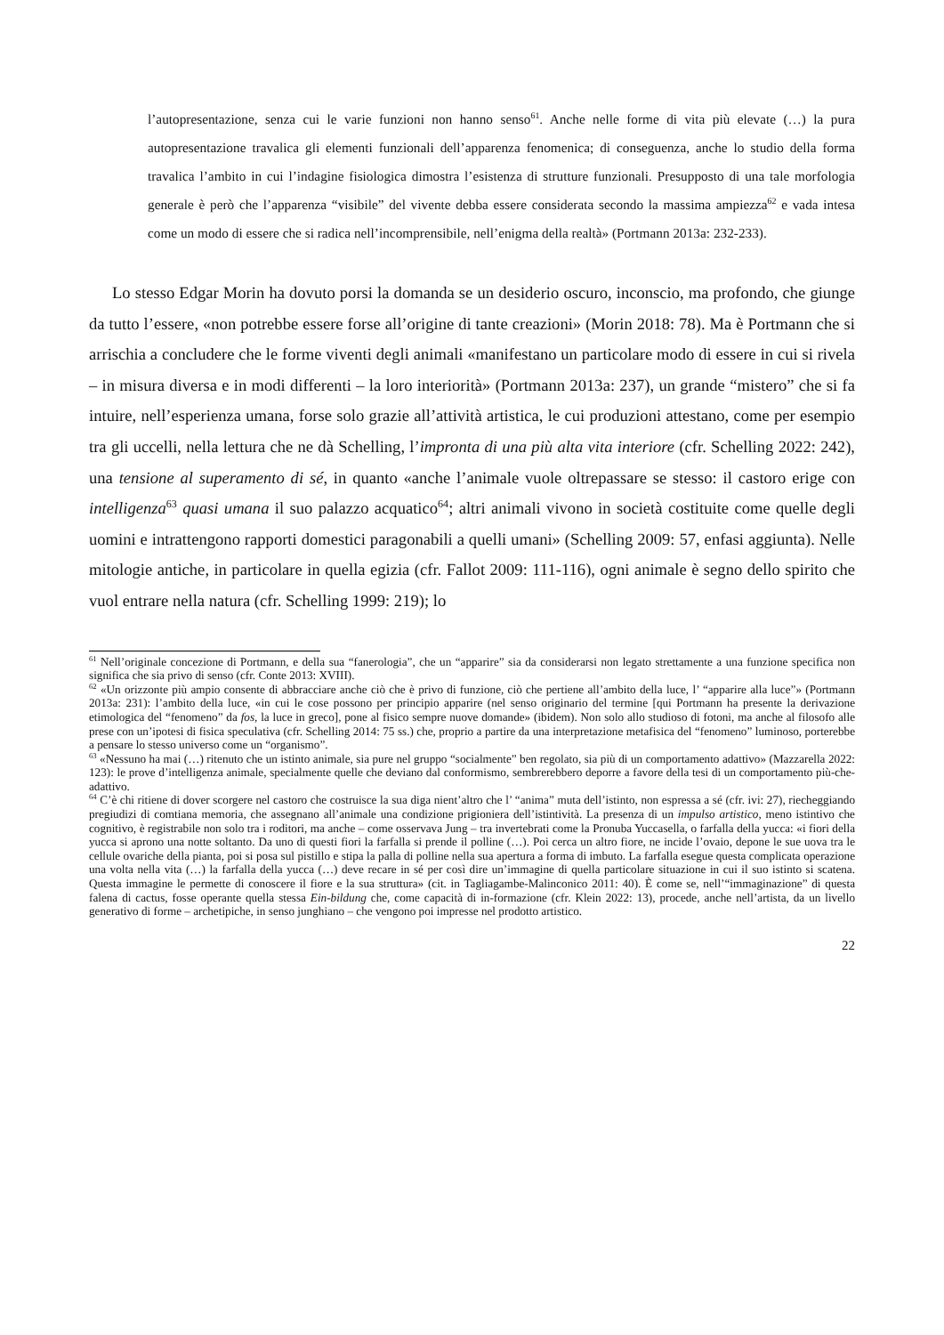l’autopresentazione, senza cui le varie funzioni non hanno senso<sup>61</sup>. Anche nelle forme di vita più elevate (…) la pura autopresentazione travalica gli elementi funzionali dell’apparenza fenomenica; di conseguenza, anche lo studio della forma travalica l’ambito in cui l’indagine fisiologica dimostra l’esistenza di strutture funzionali. Presupposto di una tale morfologia generale è però che l’apparenza “visibile” del vivente debba essere considerata secondo la massima ampiezza<sup>62</sup> e vada intesa come un modo di essere che si radica nell’incomprensibile, nell’enigma della realtà» (Portmann 2013a: 232-233).
Lo stesso Edgar Morin ha dovuto porsi la domanda se un desiderio oscuro, inconscio, ma profondo, che giunge da tutto l’essere, «non potrebbe essere forse all’origine di tante creazioni» (Morin 2018: 78). Ma è Portmann che si arrischia a concludere che le forme viventi degli animali «manifestano un particolare modo di essere in cui si rivela – in misura diversa e in modi differenti – la loro interiorità» (Portmann 2013a: 237), un grande “mistero” che si fa intuire, nell’esperienza umana, forse solo grazie all’attività artistica, le cui produzioni attestano, come per esempio tra gli uccelli, nella lettura che ne dà Schelling, l’impronta di una più alta vita interiore (cfr. Schelling 2022: 242), una tensione al superamento di sé, in quanto «anche l’animale vuole oltrepassare se stesso: il castoro erige con intelligenza<sup>63</sup> quasi umana il suo palazzo acquatico<sup>64</sup>; altri animali vivono in società costituite come quelle degli uomini e intrattengono rapporti domestici paragonabili a quelli umani» (Schelling 2009: 57, enfasi aggiunta). Nelle mitologie antiche, in particolare in quella egizia (cfr. Fallot 2009: 111-116), ogni animale è segno dello spirito che vuol entrare nella natura (cfr. Schelling 1999: 219); lo
<sup>61</sup> Nell’originale concezione di Portmann, e della sua “fanerologia”, che un “apparire” sia da considerarsi non legato strettamente a una funzione specifica non significa che sia privo di senso (cfr. Conte 2013: XVIII).
<sup>62</sup> «Un orizzonte più ampio consente di abbracciare anche ciò che è privo di funzione, ciò che pertiene all’ambito della luce, l’ “apparire alla luce”» (Portmann 2013a: 231): l’ambito della luce, «in cui le cose possono per principio apparire (nel senso originario del termine [qui Portmann ha presente la derivazione etimologica del “fenomeno” da fos, la luce in greco], pone al fisico sempre nuove domande» (ibidem). Non solo allo studioso di fotoni, ma anche al filosofo alle prese con un’ipotesi di fisica speculativa (cfr. Schelling 2014: 75 ss.) che, proprio a partire da una interpretazione metafisica del “fenomeno” luminoso, porterebbe a pensare lo stesso universo come un “organismo”.
<sup>63</sup> «Nessuno ha mai (…) ritenuto che un istinto animale, sia pure nel gruppo “socialmente” ben regolato, sia più di un comportamento adattivo» (Mazzarella 2022: 123): le prove d’intelligenza animale, specialmente quelle che deviano dal conformismo, sembrerebbero deporre a favore della tesi di un comportamento più-che-adattivo.
<sup>64</sup> C’è chi ritiene di dover scorgere nel castoro che costruisce la sua diga nient’altro che l’ “anima” muta dell’istinto, non espressa a sé (cfr. ivi: 27), riecheggiando pregiudizi di comtiana memoria, che assegnano all’animale una condizione prigioniera dell’istintività. La presenza di un impulso artistico, meno istintivo che cognitivo, è registrabile non solo tra i roditori, ma anche – come osservava Jung – tra invertebrati come la Pronuba Yuccasella, o farfalla della yucca: «i fiori della yucca si aprono una notte soltanto. Da uno di questi fiori la farfalla si prende il polline (…). Poi cerca un altro fiore, ne incide l’ovaio, depone le sue uova tra le cellule ovariche della pianta, poi si posa sul pistillo e stipa la palla di polline nella sua apertura a forma di imbuto. La farfalla esegue questa complicata operazione una volta nella vita (…) la farfalla della yucca (…) deve recare in sé per così dire un’immagine di quella particolare situazione in cui il suo istinto si scatena. Questa immagine le permette di conoscere il fiore e la sua struttura» (cit. in Tagliagambe-Malinconico 2011: 40). È come se, nell’“immaginazione” di questa falena di cactus, fosse operante quella stessa Ein-bildung che, come capacità di in-formazione (cfr. Klein 2022: 13), procede, anche nell’artista, da un livello generativo di forme – archetipiche, in senso junghiano – che vengono poi impresse nel prodotto artistico.
22